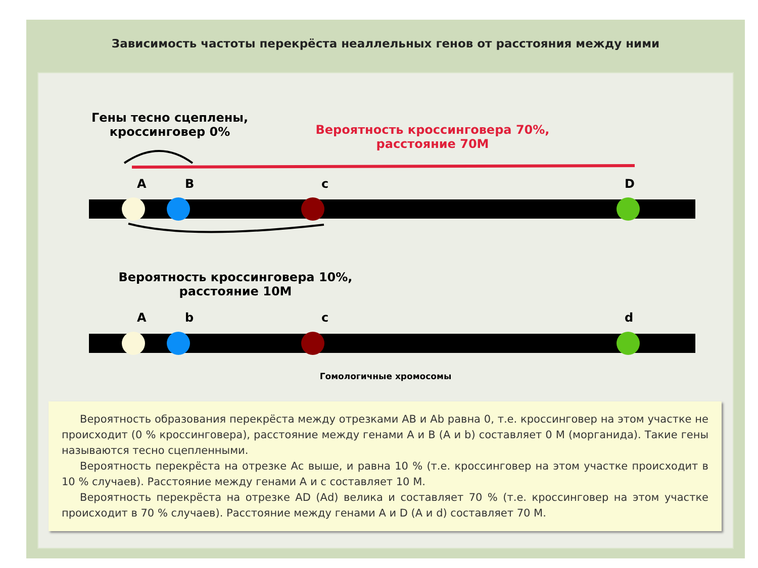Зависимость частоты перекрёста неаллельных генов от расстояния между ними
Гены тесно сцеплены,
кроссинговер 0%
Вероятность кроссинговера 70%,
расстояние 70М
A B c D
Вероятность кроссинговера 10%,
расстояние 10М
A b c d
Гомологичные хромосомы
Вероятность образования перекрёста между отрезками АВ и Аb равна 0, т.е. кроссинговер на этом участке не происходит (0 % кроссинговера), расстояние между генами А и В (А и b) составляет 0 М (морганида). Такие гены называются тесно сцепленными.
Вероятность перекрёста на отрезке Ас выше, и равна 10 % (т.е. кроссинговер на этом участке происходит в 10 % случаев). Расстояние между генами А и с составляет 10 М.
Вероятность перекрёста на отрезке АD (Аd) велика и составляет 70 % (т.е. кроссинговер на этом участке происходит в 70 % случаев). Расстояние между генами А и D (А и d) составляет 70 М.